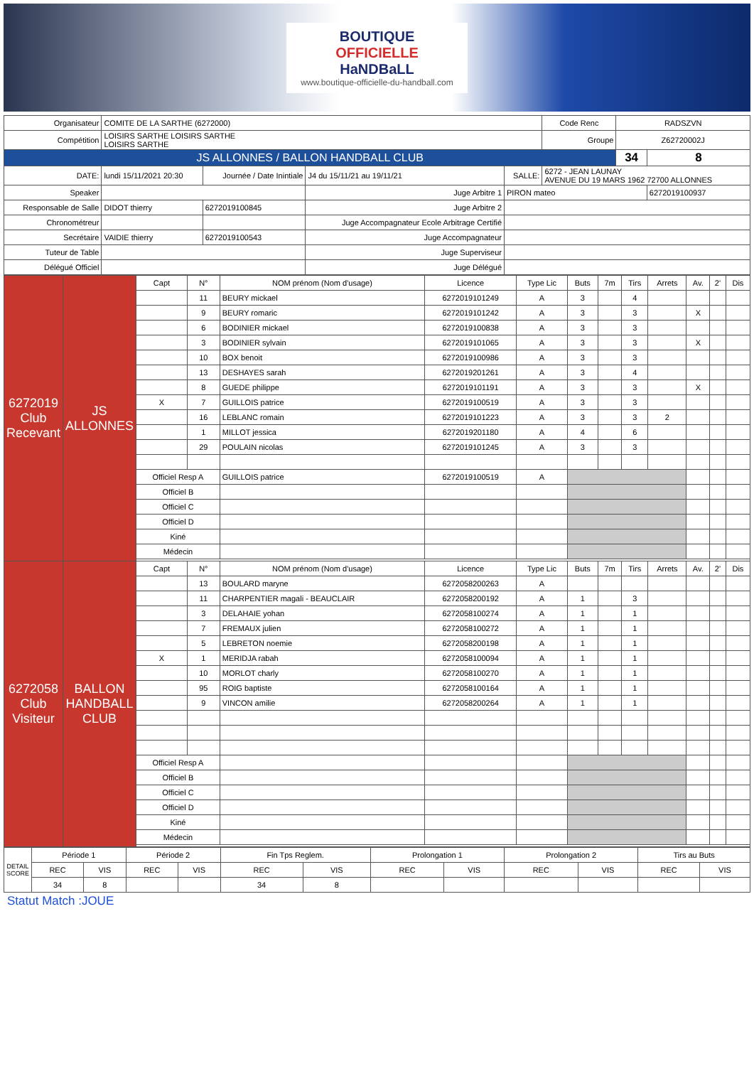BOUTIQUE
OFFICIELLE
HaNDBaLL
www.boutique-officielle-du-handball.com
| Organisateur | COMITE DE LA SARTHE (6272000) | | | | | Code Renc | RADSZVN | |
| Compétition | LOISIRS SARTHE LOISIRS SARTHE LOISIRS SARTHE | | | | | Groupe | Z62720002J | |
| JS ALLONNES / BALLON HANDBALL CLUB | | | | | | | 34 | 8 |
| DATE: | lundi 15/11/2021 20:30 | Journée / Date Inintiale | J4 du 15/11/21 au 19/11/21 | SALLE: | 6272 - JEAN LAUNAY AVENUE DU 19 MARS 1962 72700 ALLONNES | | | |
| Speaker | | | Juge Arbitre 1 | PIRON mateo | | | | 6272019100937 |
| Responsable de Salle | DIDOT thierry | 6272019100845 | Juge Arbitre 2 | | | | | |
| Chronométreur | | | Juge Accompagnateur Ecole Arbitrage Certifié | | | | | |
| Secrétaire | VAIDIE thierry | 6272019100543 | Juge Accompagnateur | | | | | |
| Tuteur de Table | | | Juge Superviseur | | | | | |
| Délégué Officiel | | | Juge Délégué | | | | | |
| 6272019 Club Recevant | JS ALLONNES | Capt | N° | NOM prénom (Nom d'usage) | Licence | Type Lic | Buts | 7m | Tirs | Arrets | Av. | 2' | Dis |
| | | | 11 | BEURY mickael | 6272019101249 | A | 3 | | 4 | | | | |
| | | | 9 | BEURY romaric | 6272019101242 | A | 3 | | 3 | | X | | |
| | | | 6 | BODINIER mickael | 6272019100838 | A | 3 | | 3 | | | | |
| | | | 3 | BODINIER sylvain | 6272019101065 | A | 3 | | 3 | | X | | |
| | | | 10 | BOX benoit | 6272019100986 | A | 3 | | 3 | | | | |
| | | | 13 | DESHAYES sarah | 6272019201261 | A | 3 | | 4 | | | | |
| | | | 8 | GUEDE philippe | 6272019101191 | A | 3 | | 3 | | X | | |
| | | X | 7 | GUILLOIS patrice | 6272019100519 | A | 3 | | 3 | | | | |
| | | | 16 | LEBLANC romain | 6272019101223 | A | 3 | | 3 | 2 | | | |
| | | | 1 | MILLOT jessica | 6272019201180 | A | 4 | | 6 | | | | |
| | | | 29 | POULAIN nicolas | 6272019101245 | A | 3 | | 3 | | | | |
| | | Officiel Resp A | | GUILLOIS patrice | 6272019100519 | A | | | | | | | |
| | | Officiel B | | | | | | | | | | | |
| | | Officiel C | | | | | | | | | | | |
| | | Officiel D | | | | | | | | | | | |
| | | Kiné | | | | | | | | | | | |
| | | Médecin | | | | | | | | | | | |
| 6272058 Club Visiteur | BALLON HANDBALL CLUB | Capt | N° | NOM prénom (Nom d'usage) | Licence | Type Lic | Buts | 7m | Tirs | Arrets | Av. | 2' | Dis |
| | | | 13 | BOULARD maryne | 6272058200263 | A | | | | | | | |
| | | | 11 | CHARPENTIER magali - BEAUCLAIR | 6272058200192 | A | 1 | | 3 | | | | |
| | | | 3 | DELAHAIE yohan | 6272058100274 | A | 1 | | 1 | | | | |
| | | | 7 | FREMAUX julien | 6272058100272 | A | 1 | | 1 | | | | |
| | | | 5 | LEBRETON noemie | 6272058200198 | A | 1 | | 1 | | | | |
| | | X | 1 | MERIDJA rabah | 6272058100094 | A | 1 | | 1 | | | | |
| | | | 10 | MORLOT charly | 6272058100270 | A | 1 | | 1 | | | | |
| | | | 95 | ROIG baptiste | 6272058100164 | A | 1 | | 1 | | | | |
| | | | 9 | VINCON amilie | 6272058200264 | A | 1 | | 1 | | | | |
| | | Officiel Resp A | | | | | | | | | | | |
| | | Officiel B | | | | | | | | | | | |
| | | Officiel C | | | | | | | | | | | |
| | | Officiel D | | | | | | | | | | | |
| | | Kiné | | | | | | | | | | | |
| | | Médecin | | | | | | | | | | | |
| DETAIL SCORE | Période 1 | | Période 2 | | Fin Tps Reglem. | | Prolongation 1 | | Prolongation 2 | | Tirs au Buts | |
| | REC | VIS | REC | VIS | REC | VIS | REC | VIS | REC | VIS | REC | VIS |
| | 34 | 8 | | | 34 | 8 | | | | | | |
Statut Match :JOUE